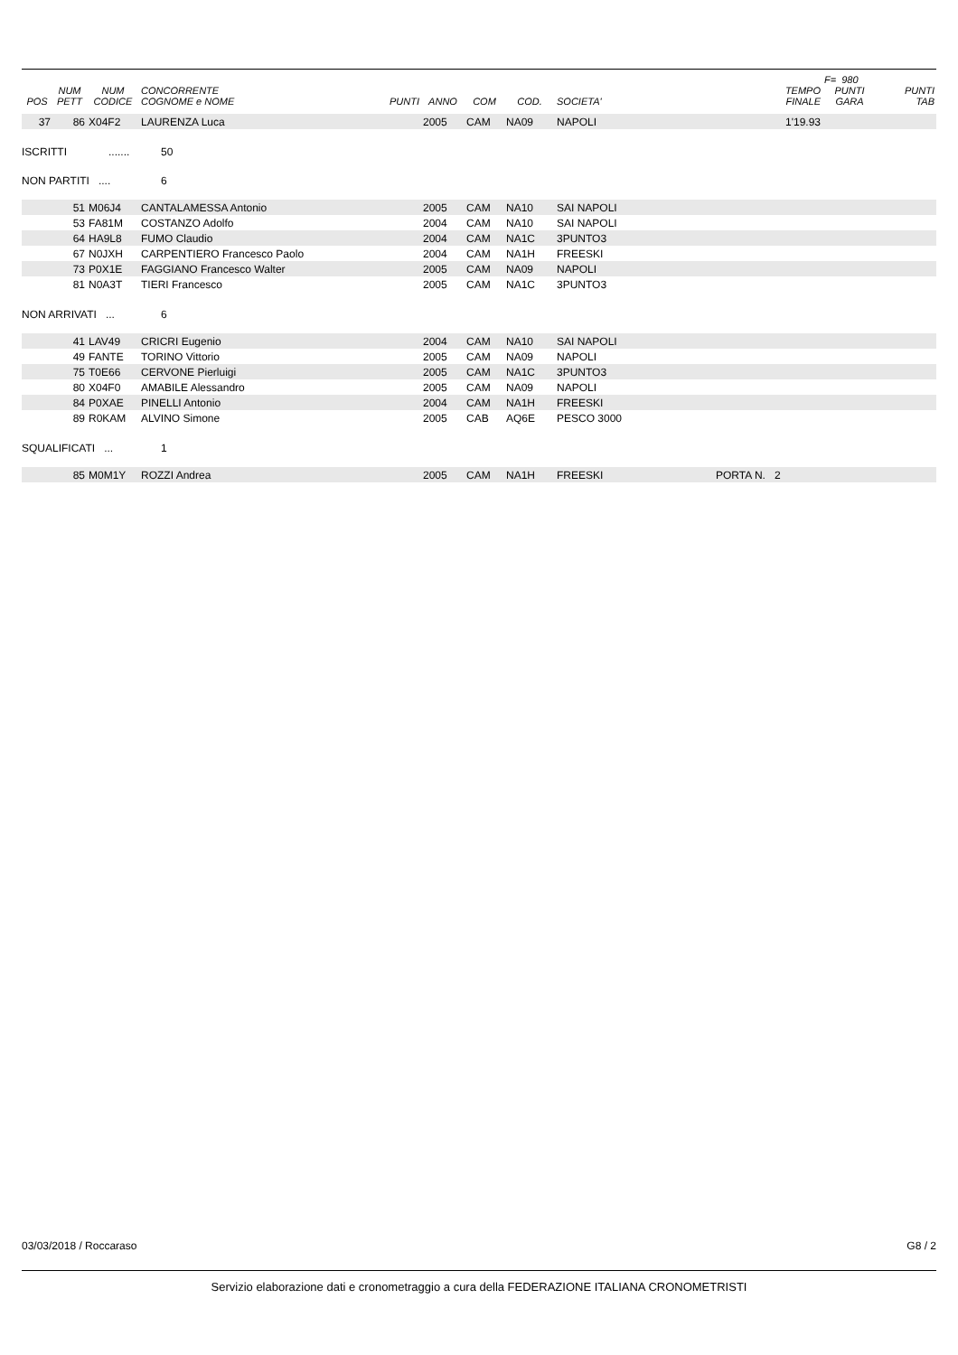| | | | | | | | | | | F= 980 | |
| --- | --- | --- | --- | --- | --- | --- | --- | --- | --- | --- | --- |
| POS | NUM PETT | NUM CODICE | CONCORRENTE COGNOME e NOME | PUNTI | ANNO | COM | COD. | SOCIETA' | TEMPO FINALE | PUNTI GARA | PUNTI TAB |
| 37 | 86 | X04F2 | LAURENZA Luca | | 2005 | CAM | NA09 | NAPOLI | 1'19.93 | | |
ISCRITTI....... 50
NON PARTITI .... 6
| | 51 | M06J4 | CANTALAMESSA Antonio | 2005 | CAM | NA10 | SAI NAPOLI |
| | 53 | FA81M | COSTANZO Adolfo | 2004 | CAM | NA10 | SAI NAPOLI |
| | 64 | HA9L8 | FUMO Claudio | 2004 | CAM | NA1C | 3PUNTO3 |
| | 67 | N0JXH | CARPENTIERO Francesco Paolo | 2004 | CAM | NA1H | FREESKI |
| | 73 | P0X1E | FAGGIANO Francesco Walter | 2005 | CAM | NA09 | NAPOLI |
| | 81 | N0A3T | TIERI Francesco | 2005 | CAM | NA1C | 3PUNTO3 |
NON ARRIVATI ... 6
| | 41 | LAV49 | CRICRI Eugenio | 2004 | CAM | NA10 | SAI NAPOLI |
| | 49 | FANTE | TORINO Vittorio | 2005 | CAM | NA09 | NAPOLI |
| | 75 | T0E66 | CERVONE Pierluigi | 2005 | CAM | NA1C | 3PUNTO3 |
| | 80 | X04F0 | AMABILE Alessandro | 2005 | CAM | NA09 | NAPOLI |
| | 84 | P0XAE | PINELLI Antonio | 2004 | CAM | NA1H | FREESKI |
| | 89 | R0KAM | ALVINO Simone | 2005 | CAB | AQ6E | PESCO 3000 |
SQUALIFICATI ... 1
| | 85 | M0M1Y | ROZZI Andrea | 2005 | CAM | NA1H | FREESKI | PORTA N. 2 |
03/03/2018 / Roccaraso G8 / 2
Servizio elaborazione dati e cronometraggio a cura della FEDERAZIONE ITALIANA CRONOMETRISTI